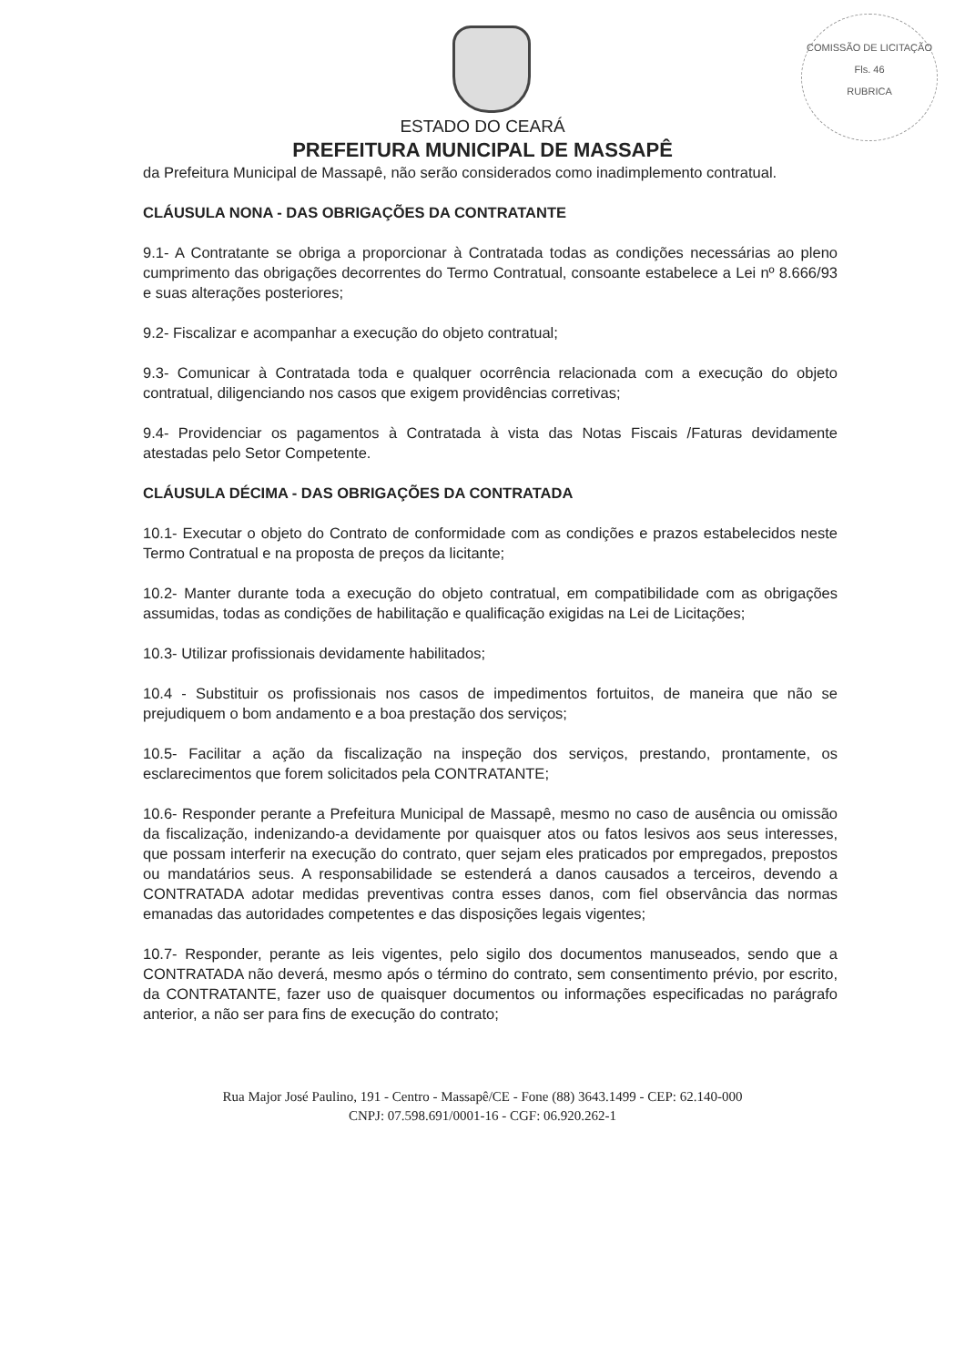COMISSÃO DE LICITAÇÃO
Fls. 46
RUBRICA
ESTADO DO CEARÁ
PREFEITURA MUNICIPAL DE MASSAPÊ
da Prefeitura Municipal de Massapê, não serão considerados como inadimplemento contratual.
CLÁUSULA NONA - DAS OBRIGAÇÕES DA CONTRATANTE
9.1- A Contratante se obriga a proporcionar à Contratada todas as condições necessárias ao pleno cumprimento das obrigações decorrentes do Termo Contratual, consoante estabelece a Lei nº 8.666/93 e suas alterações posteriores;
9.2- Fiscalizar e acompanhar a execução do objeto contratual;
9.3- Comunicar à Contratada toda e qualquer ocorrência relacionada com a execução do objeto contratual, diligenciando nos casos que exigem providências corretivas;
9.4- Providenciar os pagamentos à Contratada à vista das Notas Fiscais /Faturas devidamente atestadas pelo Setor Competente.
CLÁUSULA DÉCIMA - DAS OBRIGAÇÕES DA CONTRATADA
10.1- Executar o objeto do Contrato de conformidade com as condições e prazos estabelecidos neste Termo Contratual e na proposta de preços da licitante;
10.2- Manter durante toda a execução do objeto contratual, em compatibilidade com as obrigações assumidas, todas as condições de habilitação e qualificação exigidas na Lei de Licitações;
10.3- Utilizar profissionais devidamente habilitados;
10.4 - Substituir os profissionais nos casos de impedimentos fortuitos, de maneira que não se prejudiquem o bom andamento e a boa prestação dos serviços;
10.5- Facilitar a ação da fiscalização na inspeção dos serviços, prestando, prontamente, os esclarecimentos que forem solicitados pela CONTRATANTE;
10.6- Responder perante a Prefeitura Municipal de Massapê, mesmo no caso de ausência ou omissão da fiscalização, indenizando-a devidamente por quaisquer atos ou fatos lesivos aos seus interesses, que possam interferir na execução do contrato, quer sejam eles praticados por empregados, prepostos ou mandatários seus. A responsabilidade se estenderá a danos causados a terceiros, devendo a CONTRATADA adotar medidas preventivas contra esses danos, com fiel observância das normas emanadas das autoridades competentes e das disposições legais vigentes;
10.7- Responder, perante as leis vigentes, pelo sigilo dos documentos manuseados, sendo que a CONTRATADA não deverá, mesmo após o término do contrato, sem consentimento prévio, por escrito, da CONTRATANTE, fazer uso de quaisquer documentos ou informações especificadas no parágrafo anterior, a não ser para fins de execução do contrato;
Rua Major José Paulino, 191 - Centro - Massapê/CE - Fone (88) 3643.1499 - CEP: 62.140-000
CNPJ: 07.598.691/0001-16 - CGF: 06.920.262-1